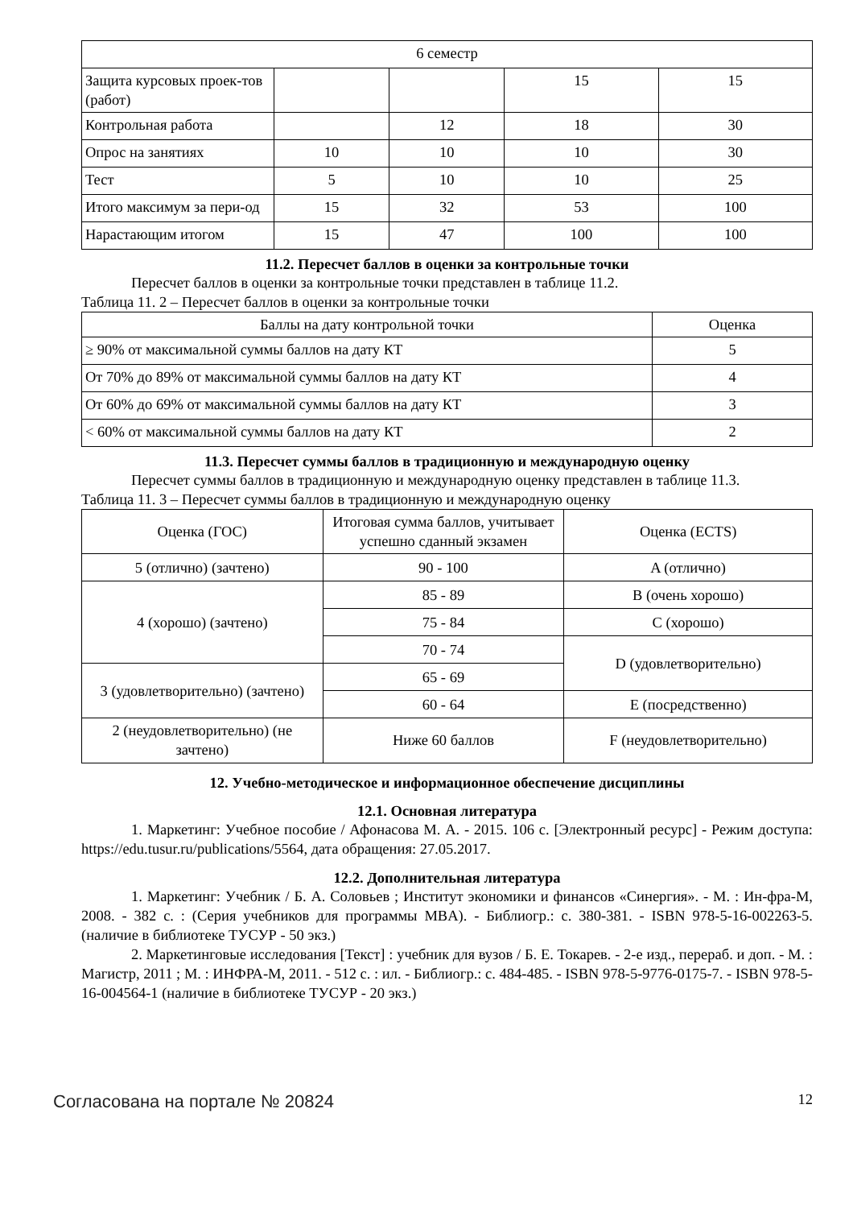| 6 семестр | | | | |
| Защита курсовых проек-тов (работ) | | | 15 | 15 |
| Контрольная работа | | 12 | 18 | 30 |
| Опрос на занятиях | 10 | 10 | 10 | 30 |
| Тест | 5 | 10 | 10 | 25 |
| Итого максимум за пери-од | 15 | 32 | 53 | 100 |
| Нарастающим итогом | 15 | 47 | 100 | 100 |
11.2. Пересчет баллов в оценки за контрольные точки
Пересчет баллов в оценки за контрольные точки представлен в таблице 11.2.
Таблица 11. 2 – Пересчет баллов в оценки за контрольные точки
| Баллы на дату контрольной точки | Оценка |
| --- | --- |
| ≥ 90% от максимальной суммы баллов на дату КТ | 5 |
| От 70% до 89% от максимальной суммы баллов на дату КТ | 4 |
| От 60% до 69% от максимальной суммы баллов на дату КТ | 3 |
| < 60% от максимальной суммы баллов на дату КТ | 2 |
11.3. Пересчет суммы баллов в традиционную и международную оценку
Пересчет суммы баллов в традиционную и международную оценку представлен в таблице 11.3.
Таблица 11. 3 – Пересчет суммы баллов в традиционную и международную оценку
| Оценка (ГОС) | Итоговая сумма баллов, учитывает успешно сданный экзамен | Оценка (ECTS) |
| --- | --- | --- |
| 5 (отлично) (зачтено) | 90 - 100 | A (отлично) |
| 4 (хорошо) (зачтено) | 85 - 89 | B (очень хорошо) |
| | 75 - 84 | C (хорошо) |
| | 70 - 74 | D (удовлетворительно) |
| 3 (удовлетворительно) (зачтено) | 65 - 69 | |
| | 60 - 64 | E (посредственно) |
| 2 (неудовлетворительно) (не зачтено) | Ниже 60 баллов | F (неудовлетворительно) |
12. Учебно-методическое и информационное обеспечение дисциплины
12.1. Основная литература
1. Маркетинг: Учебное пособие / Афонасова М. А. - 2015. 106 с. [Электронный ресурс] - Режим доступа: https://edu.tusur.ru/publications/5564, дата обращения: 27.05.2017.
12.2. Дополнительная литература
1. Маркетинг: Учебник / Б. А. Соловьев ; Институт экономики и финансов «Синергия». - М. : Ин-фра-М, 2008. - 382 с. : (Серия учебников для программы MBA). - Библиогр.: с. 380-381. - ISBN 978-5-16-002263-5. (наличие в библиотеке ТУСУР - 50 экз.)
2. Маркетинговые исследования [Текст] : учебник для вузов / Б. Е. Токарев. - 2-е изд., перераб. и доп. - М. : Магистр, 2011 ; М. : ИНФРА-М, 2011. - 512 с. : ил. - Библиогр.: с. 484-485. - ISBN 978-5-9776-0175-7. - ISBN 978-5-16-004564-1 (наличие в библиотеке ТУСУР - 20 экз.)
Согласована на портале № 20824 12